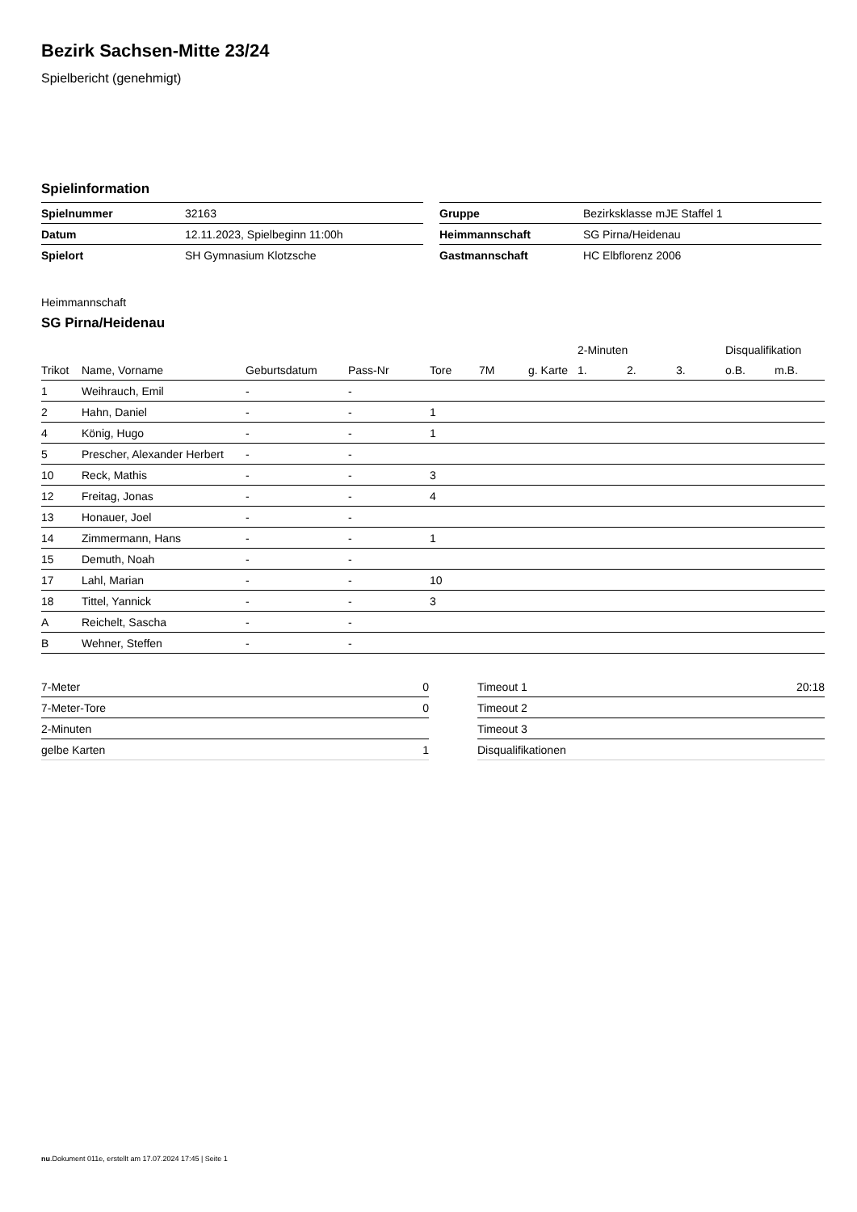Bezirk Sachsen-Mitte 23/24
Spielbericht (genehmigt)
Spielinformation
| Spielnummer | 32163 |
| Datum | 12.11.2023, Spielbeginn 11:00h |
| Spielort | SH Gymnasium Klotzsche |
| Gruppe | Bezirksklasse mJE Staffel 1 |
| Heimmannschaft | SG Pirna/Heidenau |
| Gastmannschaft | HC Elbflorenz 2006 |
Heimmannschaft
SG Pirna/Heidenau
| | | | | | | | 2-Minuten | | | Disqualifikation | |
| --- | --- | --- | --- | --- | --- | --- | --- | --- | --- | --- | --- |
| Trikot | Name, Vorname | Geburtsdatum | Pass-Nr | Tore | 7M | g. Karte | 1. | 2. | 3. | o.B. | m.B. |
| 1 | Weihrauch, Emil | - | - | | | | | | | | |
| 2 | Hahn, Daniel | - | - | 1 | | | | | | | |
| 4 | König, Hugo | - | - | 1 | | | | | | | |
| 5 | Prescher, Alexander Herbert | - | - | | | | | | | | |
| 10 | Reck, Mathis | - | - | 3 | | | | | | | |
| 12 | Freitag, Jonas | - | - | 4 | | | | | | | |
| 13 | Honauer, Joel | - | - | | | | | | | | |
| 14 | Zimmermann, Hans | - | - | 1 | | | | | | | |
| 15 | Demuth, Noah | - | - | | | | | | | | |
| 17 | Lahl, Marian | - | - | 10 | | | | | | | |
| 18 | Tittel, Yannick | - | - | 3 | | | | | | | |
| A | Reichelt, Sascha | - | - | | | | | | | | |
| B | Wehner, Steffen | - | - | | | | | | | | |
| 7-Meter | 0 |
| 7-Meter-Tore | 0 |
| 2-Minuten | |
| gelbe Karten | 1 |
| Timeout 1 | 20:18 |
| Timeout 2 | |
| Timeout 3 | |
| Disqualifikationen | |
nu.Dokument 011e, erstellt am 17.07.2024 17:45 | Seite 1